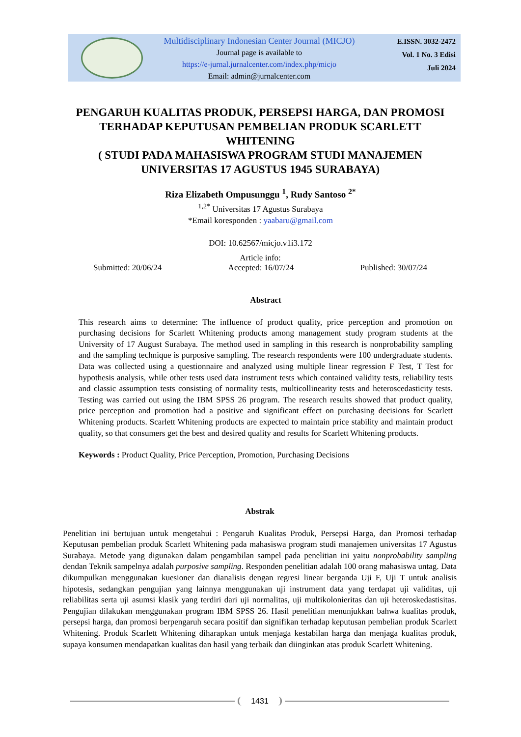Multidisciplinary Indonesian Center Journal (MICJO)
Journal page is available to
https://e-jurnal.jurnalcenter.com/index.php/micjo
Email: admin@jurnalcenter.com
E.ISSN. 3032-2472
Vol. 1 No. 3 Edisi
Juli 2024
PENGARUH KUALITAS PRODUK, PERSEPSI HARGA, DAN PROMOSI TERHADAP KEPUTUSAN PEMBELIAN PRODUK SCARLETT WHITENING
( STUDI PADA MAHASISWA PROGRAM STUDI MANAJEMEN UNIVERSITAS 17 AGUSTUS 1945 SURABAYA)
Riza Elizabeth Ompusunggu <sup>1</sup>, Rudy Santoso <sup>2*</sup>
<sup>1,2*</sup> Universitas 17 Agustus Surabaya
*Email koresponden : yaabaru@gmail.com
DOI: 10.62567/micjo.v1i3.172
Article info:
Submitted: 20/06/24 Accepted: 16/07/24 Published: 30/07/24
Abstract
This research aims to determine: The influence of product quality, price perception and promotion on purchasing decisions for Scarlett Whitening products among management study program students at the University of 17 August Surabaya. The method used in sampling in this research is nonprobability sampling and the sampling technique is purposive sampling. The research respondents were 100 undergraduate students. Data was collected using a questionnaire and analyzed using multiple linear regression F Test, T Test for hypothesis analysis, while other tests used data instrument tests which contained validity tests, reliability tests and classic assumption tests consisting of normality tests, multicollinearity tests and heteroscedasticity tests. Testing was carried out using the IBM SPSS 26 program. The research results showed that product quality, price perception and promotion had a positive and significant effect on purchasing decisions for Scarlett Whitening products. Scarlett Whitening products are expected to maintain price stability and maintain product quality, so that consumers get the best and desired quality and results for Scarlett Whitening products.
Keywords : Product Quality, Price Perception, Promotion, Purchasing Decisions
Abstrak
Penelitian ini bertujuan untuk mengetahui : Pengaruh Kualitas Produk, Persepsi Harga, dan Promosi terhadap Keputusan pembelian produk Scarlett Whitening pada mahasiswa program studi manajemen universitas 17 Agustus Surabaya. Metode yang digunakan dalam pengambilan sampel pada penelitian ini yaitu nonprobability sampling dendan Teknik sampelnya adalah purposive sampling. Responden penelitian adalah 100 orang mahasiswa untag. Data dikumpulkan menggunakan kuesioner dan dianalisis dengan regresi linear berganda Uji F, Uji T untuk analisis hipotesis, sedangkan pengujian yang lainnya menggunakan uji instrument data yang terdapat uji validitas, uji reliabilitas serta uji asumsi klasik yang terdiri dari uji normalitas, uji multikolonieritas dan uji heteroskedastisitas. Pengujian dilakukan menggunakan program IBM SPSS 26. Hasil penelitian menunjukkan bahwa kualitas produk, persepsi harga, dan promosi berpengaruh secara positif dan signifikan terhadap keputusan pembelian produk Scarlett Whitening. Produk Scarlett Whitening diharapkan untuk menjaga kestabilan harga dan menjaga kualitas produk, supaya konsumen mendapatkan kualitas dan hasil yang terbaik dan diinginkan atas produk Scarlett Whitening.
1431